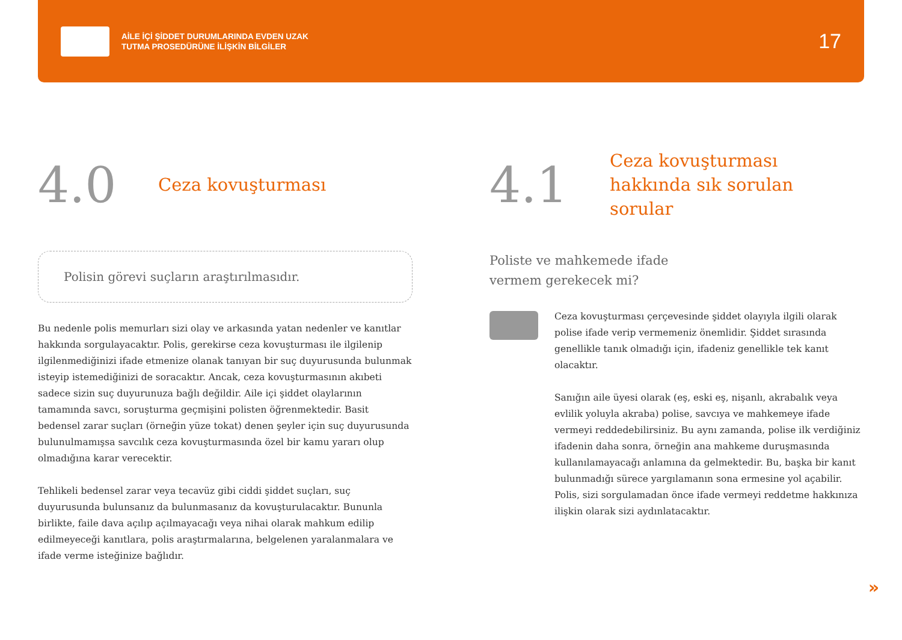AİLE İÇİ ŞİDDET DURUMLARINDA EVDEN UZAK
TUTMA PROSEDÜRÜNE İLİŞKİN BİLGİLER
17
4.0 Ceza kovuşturması
Polisin görevi suçların araştırılmasıdır.
Bu nedenle polis memurları sizi olay ve arkasında yatan nedenler ve kanıtlar hakkında sorgulayacaktır. Polis, gerekirse ceza kovuşturması ile ilgilenip ilgilenmediğinizi ifade etmenize olanak tanıyan bir suç duyurusunda bulunmak isteyip istemediğinizi de soracaktır. Ancak, ceza kovuşturmasının akıbeti sadece sizin suç duyurunuza bağlı değildir. Aile içi şiddet olaylarının tamamında savcı, soruşturma geçmişini polisten öğrenmektedir. Basit bedensel zarar suçları (örneğin yüze tokat) denen şeyler için suç duyurusunda bulunulmamışsa savcılık ceza kovuşturmasında özel bir kamu yararı olup olmadığına karar verecektir.
Tehlikeli bedensel zarar veya tecavüz gibi ciddi şiddet suçları, suç duyurusunda bulunsanız da bulunmasanız da kovuşturulacaktır. Bununla birlikte, faile dava açılıp açılmayacağı veya nihai olarak mahkum edilip edilmeyeceği kanıtlara, polis araştırmalarına, belgelenen yaralanmalara ve ifade verme isteğinize bağlıdır.
4.1 Ceza kovuşturması
hakkında sık sorulan
sorular
Poliste ve mahkemede ifade
vermem gerekecek mi?
Ceza kovuşturması çerçevesinde şiddet olayıyla ilgili olarak polise ifade verip vermemeniz önemlidir. Şiddet sırasında genellikle tanık olmadığı için, ifadeniz genellikle tek kanıt olacaktır.
Sanığın aile üyesi olarak (eş, eski eş, nişanlı, akrabalık veya evlilik yoluyla akraba) polise, savcıya ve mahkemeye ifade vermeyi reddedebilirsiniz. Bu aynı zamanda, polise ilk verdiğiniz ifadenin daha sonra, örneğin ana mahkeme duruşmasında kullanılamayacağı anlamına da gelmektedir. Bu, başka bir kanıt bulunmadığı sürece yargılamanın sona ermesine yol açabilir. Polis, sizi sorgulamadan önce ifade vermeyi reddetme hakkınıza ilişkin olarak sizi aydınlatacaktır.
»